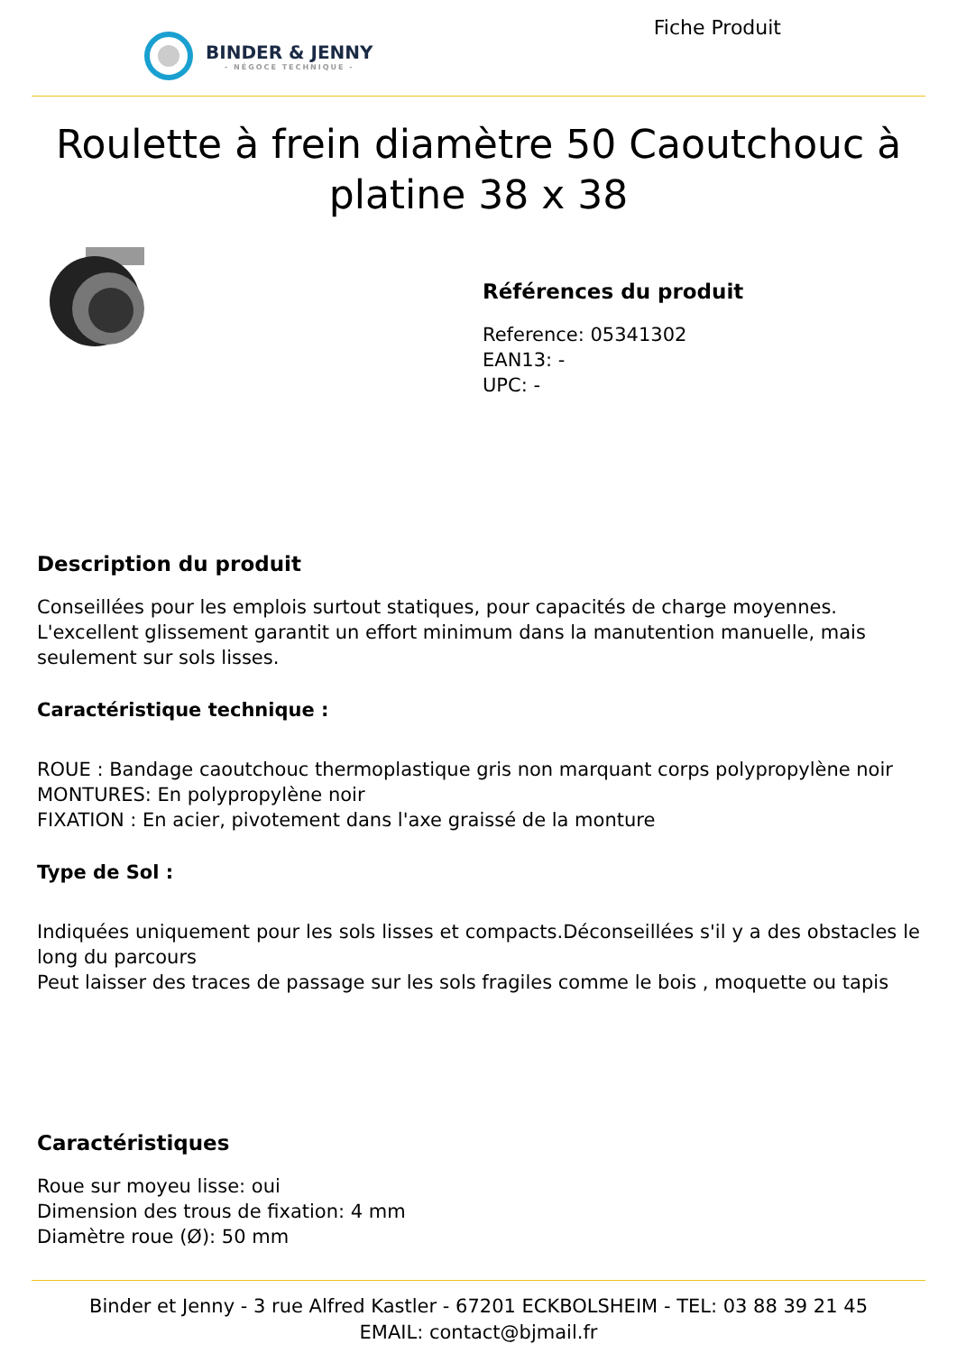BINDER & JENNY
- NÉGOCE TECHNIQUE -
Fiche Produit
Roulette à frein diamètre 50 Caoutchouc à platine 38 x 38
Références du produit
Reference: 05341302
EAN13: -
UPC: -
Description du produit
Conseillées pour les emplois surtout statiques, pour capacités de charge moyennes. L'excellent glissement garantit un effort minimum dans la manutention manuelle, mais seulement sur sols lisses.
Caractéristique technique :
ROUE : Bandage caoutchouc thermoplastique gris non marquant corps polypropylène noir
MONTURES: En polypropylène noir
FIXATION : En acier, pivotement dans l'axe graissé de la monture
Type de Sol :
Indiquées uniquement pour les sols lisses et compacts.Déconseillées s'il y a des obstacles le long du parcours
Peut laisser des traces de passage sur les sols fragiles comme le bois , moquette ou tapis
Caractéristiques
Roue sur moyeu lisse: oui
Dimension des trous de fixation: 4 mm
Diamètre roue (Ø): 50 mm
Binder et Jenny - 3 rue Alfred Kastler - 67201 ECKBOLSHEIM - TEL: 03 88 39 21 45
EMAIL: contact@bjmail.fr